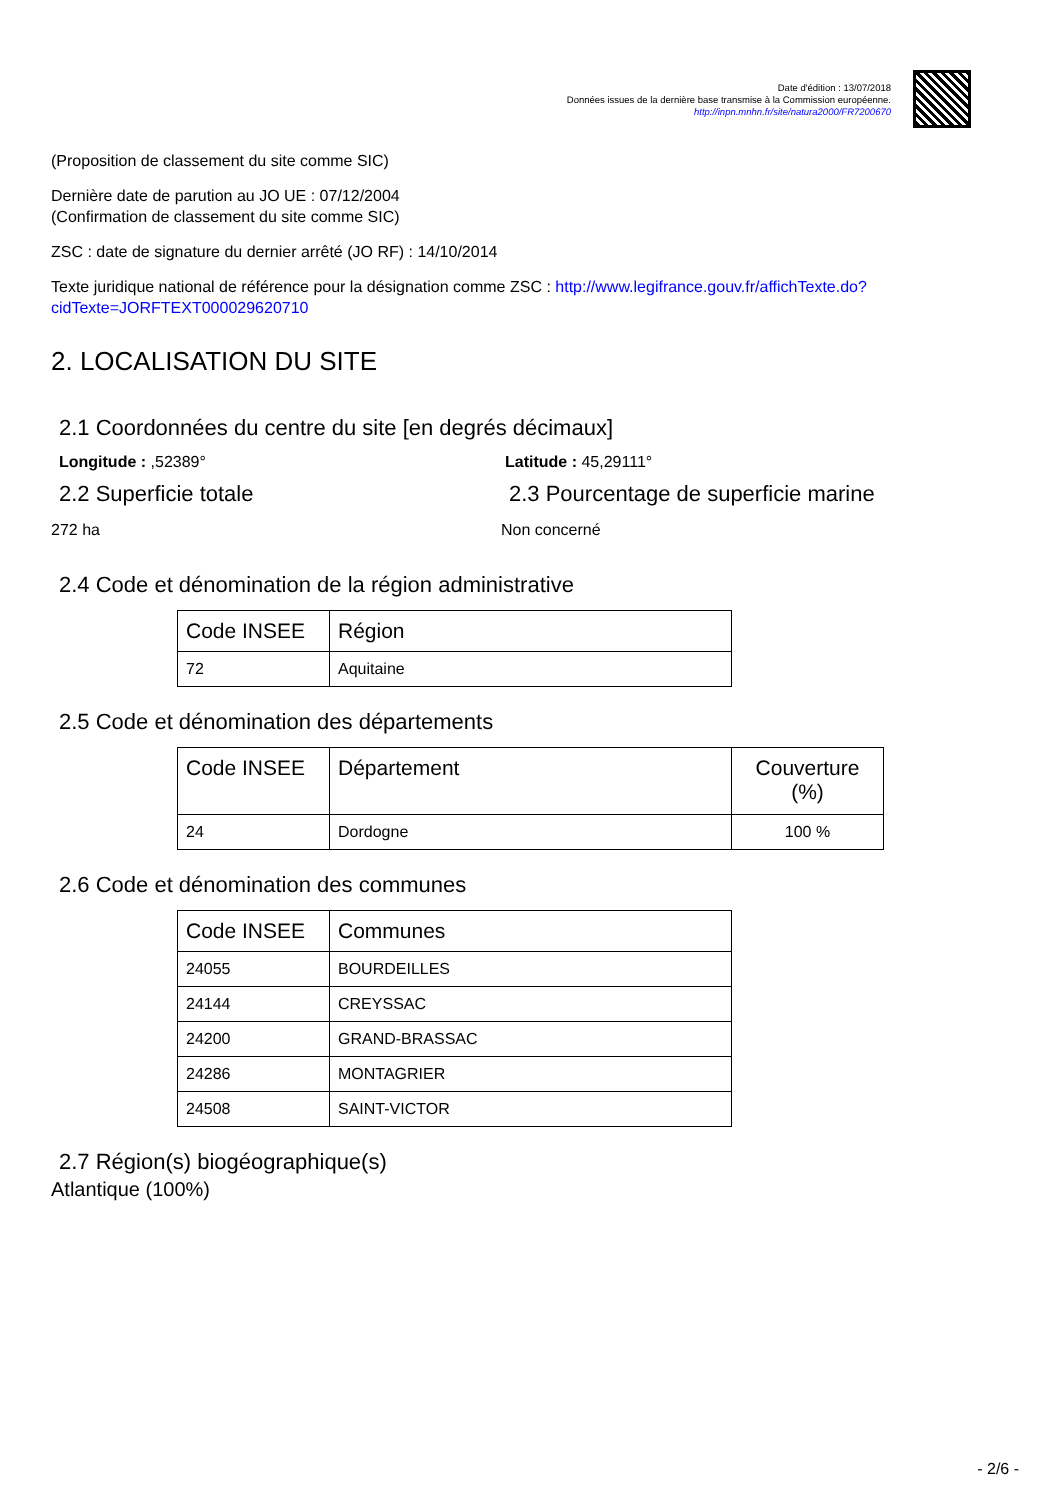Date d'édition : 13/07/2018
Données issues de la dernière base transmise à la Commission européenne.
http://inpn.mnhn.fr/site/natura2000/FR7200670
(Proposition de classement du site comme SIC)
Dernière date de parution au JO UE : 07/12/2004
(Confirmation de classement du site comme SIC)
ZSC : date de signature du dernier arrêté (JO RF) : 14/10/2014
Texte juridique national de référence pour la désignation comme ZSC : http://www.legifrance.gouv.fr/affichTexte.do?cidTexte=JORFTEXT000029620710
2. LOCALISATION DU SITE
2.1 Coordonnées du centre du site [en degrés décimaux]
Longitude : ,52389° Latitude : 45,29111°
2.2 Superficie totale
272 ha
2.3 Pourcentage de superficie marine
Non concerné
2.4 Code et dénomination de la région administrative
| Code INSEE | Région |
| --- | --- |
| 72 | Aquitaine |
2.5 Code et dénomination des départements
| Code INSEE | Département | Couverture (%) |
| --- | --- | --- |
| 24 | Dordogne | 100 % |
2.6 Code et dénomination des communes
| Code INSEE | Communes |
| --- | --- |
| 24055 | BOURDEILLES |
| 24144 | CREYSSAC |
| 24200 | GRAND-BRASSAC |
| 24286 | MONTAGRIER |
| 24508 | SAINT-VICTOR |
2.7 Région(s) biogéographique(s)
Atlantique (100%)
- 2/6 -